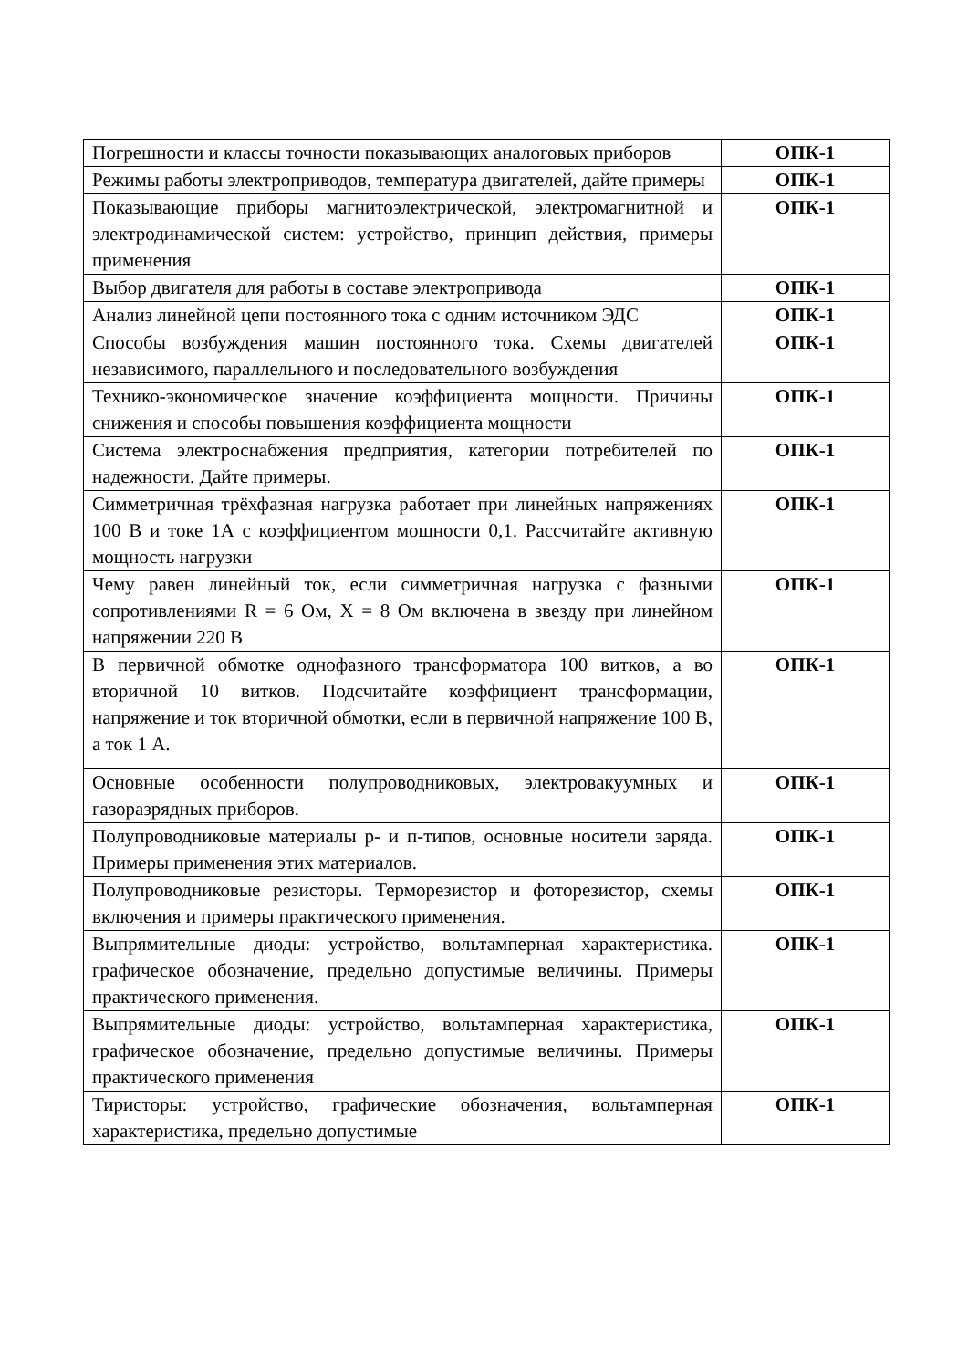| Погрешности и классы точности показывающих аналоговых приборов | ОПК-1 |
| Режимы работы электроприводов, температура двигателей, дайте примеры | ОПК-1 |
| Показывающие приборы магнитоэлектрической, электромагнитной и электродинамической систем: устройство, принцип действия, примеры применения | ОПК-1 |
| Выбор двигателя для работы в составе электропривода | ОПК-1 |
| Анализ линейной цепи постоянного тока с одним источником ЭДС | ОПК-1 |
| Способы возбуждения машин постоянного тока. Схемы двигателей независимого, параллельного и последовательного возбуждения | ОПК-1 |
| Технико-экономическое значение коэффициента мощности. Причины снижения и способы повышения коэффициента мощности | ОПК-1 |
| Система электроснабжения предприятия, категории потребителей по надежности. Дайте примеры. | ОПК-1 |
| Симметричная трёхфазная нагрузка работает при линейных напряжениях 100 В и токе 1А с коэффициентом мощности 0,1. Рассчитайте активную мощность нагрузки | ОПК-1 |
| Чему равен линейный ток, если симметричная нагрузка с фазными сопротивлениями R = 6 Ом, X = 8 Ом включена в звезду при линейном напряжении 220 В | ОПК-1 |
| В первичной обмотке однофазного трансформатора 100 витков, а во вторичной 10 витков. Подсчитайте коэффициент трансформации, напряжение и ток вторичной обмотки, если в первичной напряжение 100 В, а ток 1 А. | ОПК-1 |
| Основные особенности полупроводниковых, электровакуумных и газоразрядных приборов. | ОПК-1 |
| Полупроводниковые материалы р- и п-типов, основные носители заряда. Примеры применения этих материалов. | ОПК-1 |
| Полупроводниковые резисторы. Терморезистор и фоторезистор, схемы включения и примеры практического применения. | ОПК-1 |
| Выпрямительные диоды: устройство, вольтамперная характеристика. графическое обозначение, предельно допустимые величины. Примеры практического применения. | ОПК-1 |
| Выпрямительные диоды: устройство, вольтамперная характеристика, графическое обозначение, предельно допустимые величины. Примеры практического применения | ОПК-1 |
| Тиристоры: устройство, графические обозначения, вольтамперная характеристика, предельно допустимые | ОПК-1 |